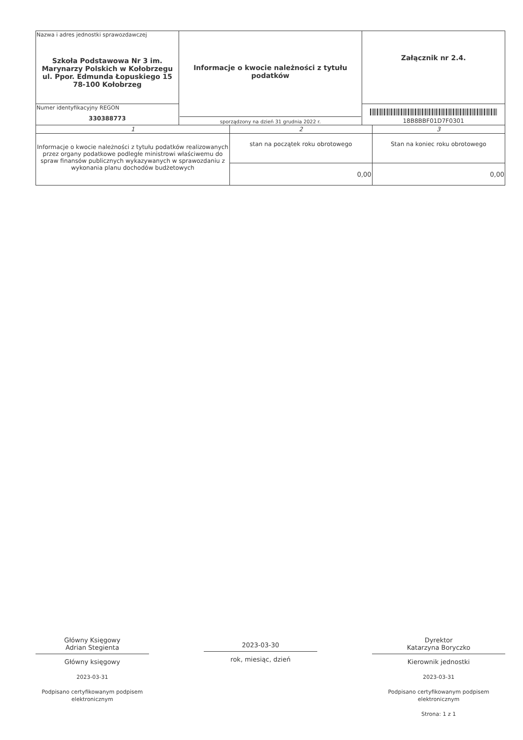| Nazwa i adres jednostki sprawozdawczej Szkoła Podstawowa Nr 3 im. Marynarzy Polskich w Kołobrzegu ul. Ppor. Edmunda Łopuskiego 15 78-100 Kołobrzeg | Informacje o kwocie należności z tytułu podatków sporządzony na dzień 31 grudnia 2022 r. | Załącznik nr 2.4. |
| Numer identyfikacyjny REGON 330388773 | | 18B8BBF01D7F0301 |
| 1 | 2 | 3 |
| Informacje o kwocie należności z tytułu podatków realizowanych przez organy podatkowe podległe ministrowi właściwemu do spraw finansów publicznych wykazywanych w sprawozdaniu z wykonania planu dochodów budżetowych | stan na początek roku obrotowego | Stan na koniec roku obrotowego |
| | 0,00 | 0,00 |
Główny Księgowy
Adrian Stegienta
Główny księgowy
2023-03-31
Podpisano certyfikowanym podpisem elektronicznym
2023-03-30
rok, miesiąc, dzień
Dyrektor
Katarzyna Boryczko
Kierownik jednostki
2023-03-31
Podpisano certyfikowanym podpisem elektronicznym
Strona: 1 z 1